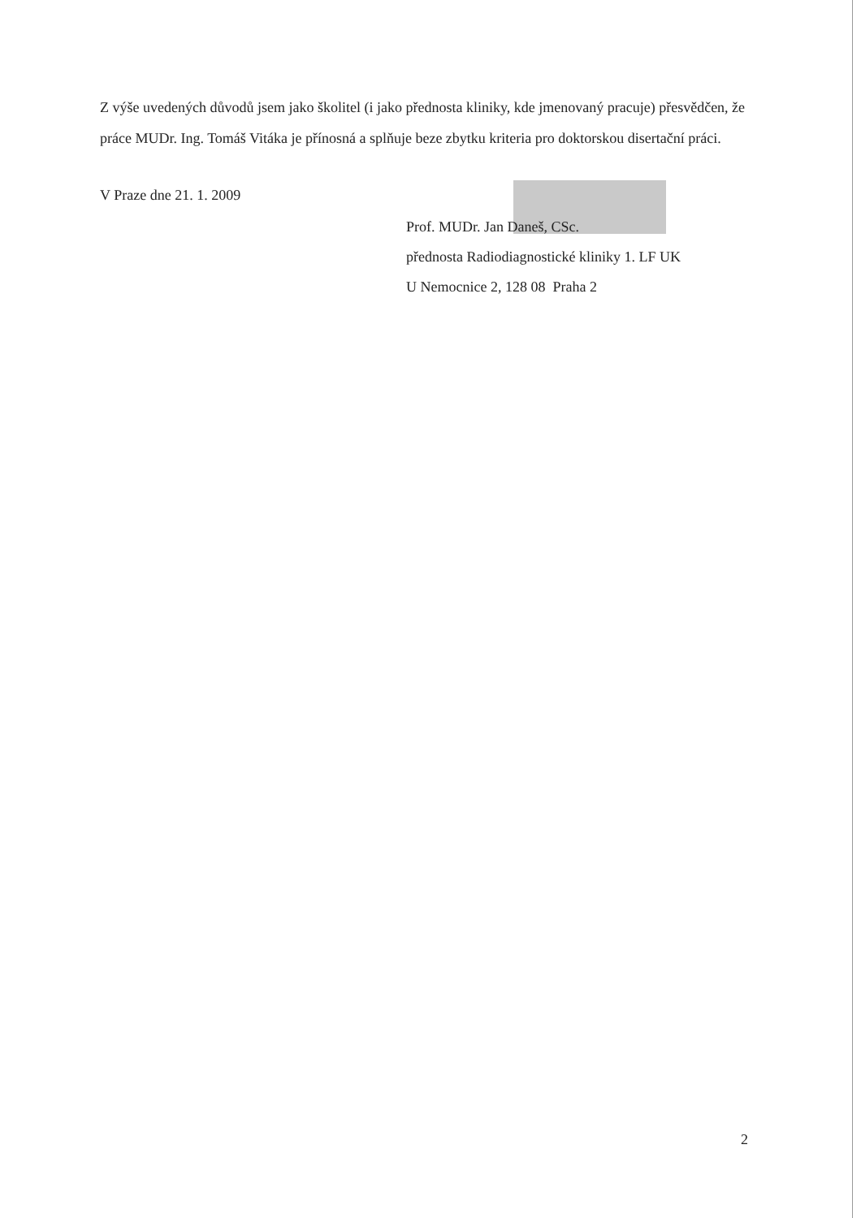Z výše uvedených důvodů jsem jako školitel (i jako přednosta kliniky, kde jmenovaný pracuje) přesvědčen, že práce MUDr. Ing. Tomáš Vitáka je přínosná a splňuje beze zbytku kriteria pro doktorskou disertační práci.
V Praze dne 21. 1. 2009
Prof. MUDr. Jan Daneš, CSc.
přednosta Radiodiagnostické kliniky 1. LF UK
U Nemocnice 2, 128 08 Praha 2
2